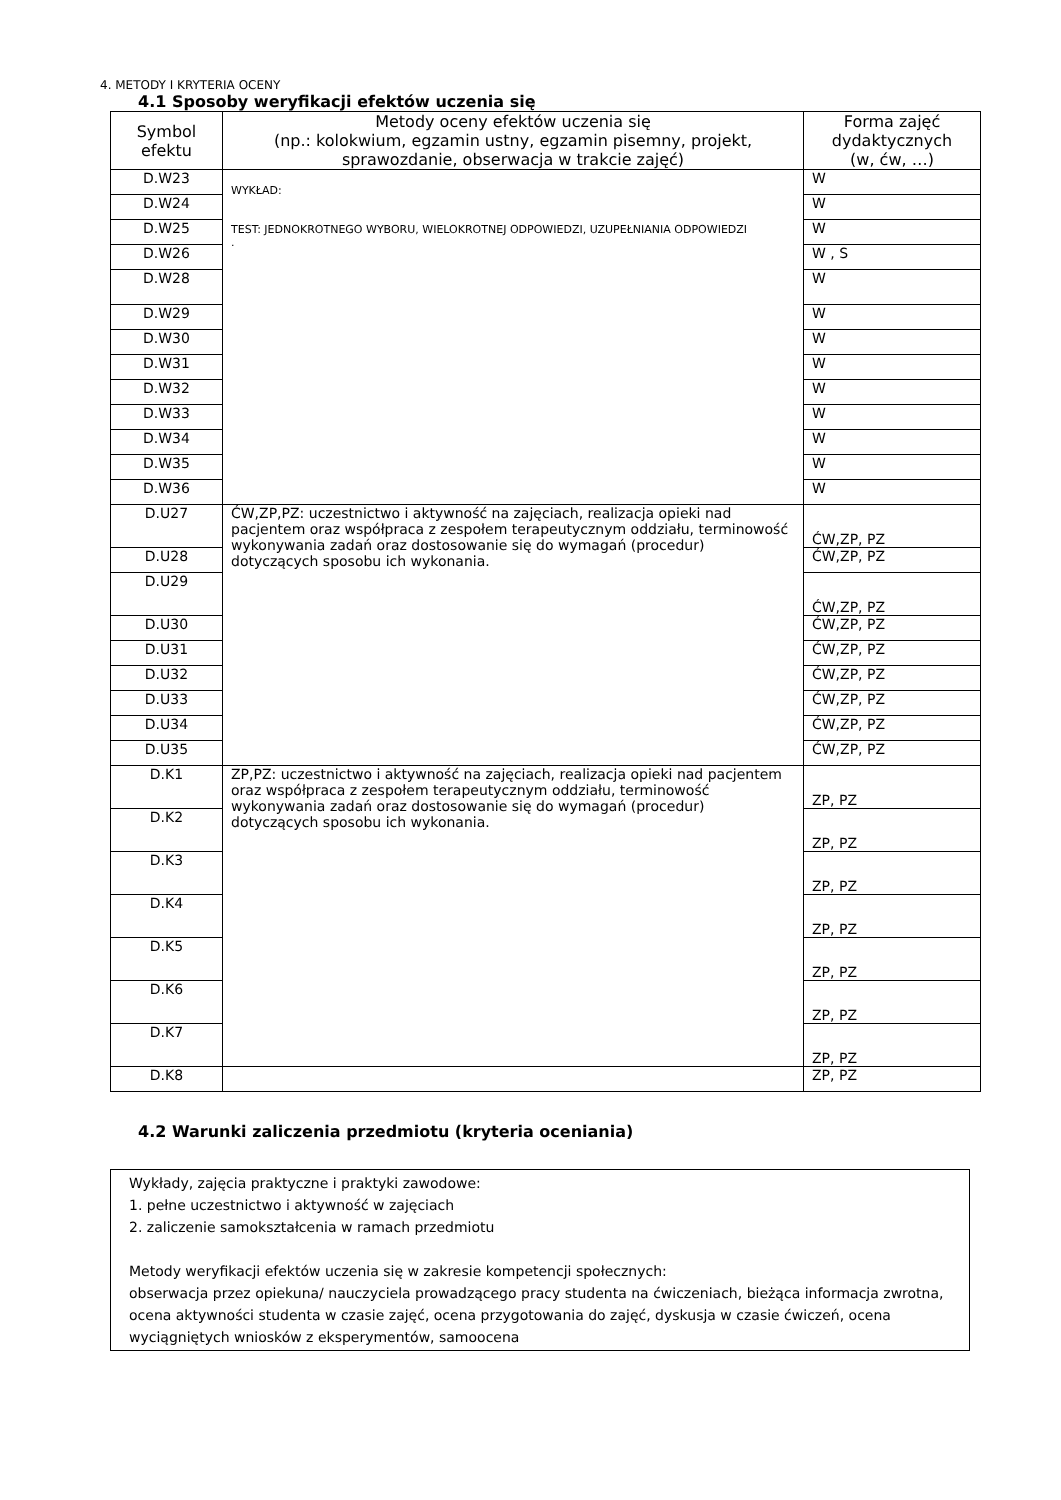4. METODY I KRYTERIA OCENY
4.1 Sposoby weryfikacji efektów uczenia się
| Symbol efektu | Metody oceny efektów uczenia się (np.: kolokwium, egzamin ustny, egzamin pisemny, projekt, sprawozdanie, obserwacja w trakcie zajęć) | Forma zajęć dydaktycznych (w, ćw, …) |
| --- | --- | --- |
| D.W23 | WYKŁAD: TEST: JEDNOKROTNEGO WYBORU, WIELOKROTNEJ ODPOWIEDZI, UZUPEŁNIANIA ODPOWIEDZI . | W |
| D.W24 | | W |
| D.W25 | | W |
| D.W26 | | W , S |
| D.W28 | | W |
| D.W29 | | W |
| D.W30 | | W |
| D.W31 | | W |
| D.W32 | | W |
| D.W33 | | W |
| D.W34 | | W |
| D.W35 | | W |
| D.W36 | | W |
| D.U27 | ĆW,ZP,PZ: uczestnictwo i aktywność na zajęciach, realizacja opieki nad pacjentem oraz współpraca z zespołem terapeutycznym oddziału, terminowość wykonywania zadań oraz dostosowanie się do wymagań (procedur) dotyczących sposobu ich wykonania. | ĆW,ZP, PZ |
| D.U28 | | ĆW,ZP, PZ |
| D.U29 | | ĆW,ZP, PZ |
| D.U30 | | ĆW,ZP, PZ |
| D.U31 | | ĆW,ZP, PZ |
| D.U32 | | ĆW,ZP, PZ |
| D.U33 | | ĆW,ZP, PZ |
| D.U34 | | ĆW,ZP, PZ |
| D.U35 | | ĆW,ZP, PZ |
| D.K1 | ZP,PZ: uczestnictwo i aktywność na zajęciach, realizacja opieki nad pacjentem oraz współpraca z zespołem terapeutycznym oddziału, terminowość wykonywania zadań oraz dostosowanie się do wymagań (procedur) dotyczących sposobu ich wykonania. | ZP, PZ |
| D.K2 | | ZP, PZ |
| D.K3 | | ZP, PZ |
| D.K4 | | ZP, PZ |
| D.K5 | | ZP, PZ |
| D.K6 | | ZP, PZ |
| D.K7 | | ZP, PZ |
| D.K8 | | ZP, PZ |
4.2 Warunki zaliczenia przedmiotu (kryteria oceniania)
Wykłady, zajęcia praktyczne i praktyki zawodowe:
1. pełne uczestnictwo i aktywność w zajęciach
2. zaliczenie samokształcenia w ramach przedmiotu
Metody weryfikacji efektów uczenia się w zakresie kompetencji społecznych:
obserwacja przez opiekuna/ nauczyciela prowadzącego pracy studenta na ćwiczeniach, bieżąca informacja zwrotna, ocena aktywności studenta w czasie zajęć, ocena przygotowania do zajęć, dyskusja w czasie ćwiczeń, ocena wyciągniętych wniosków z eksperymentów, samoocena